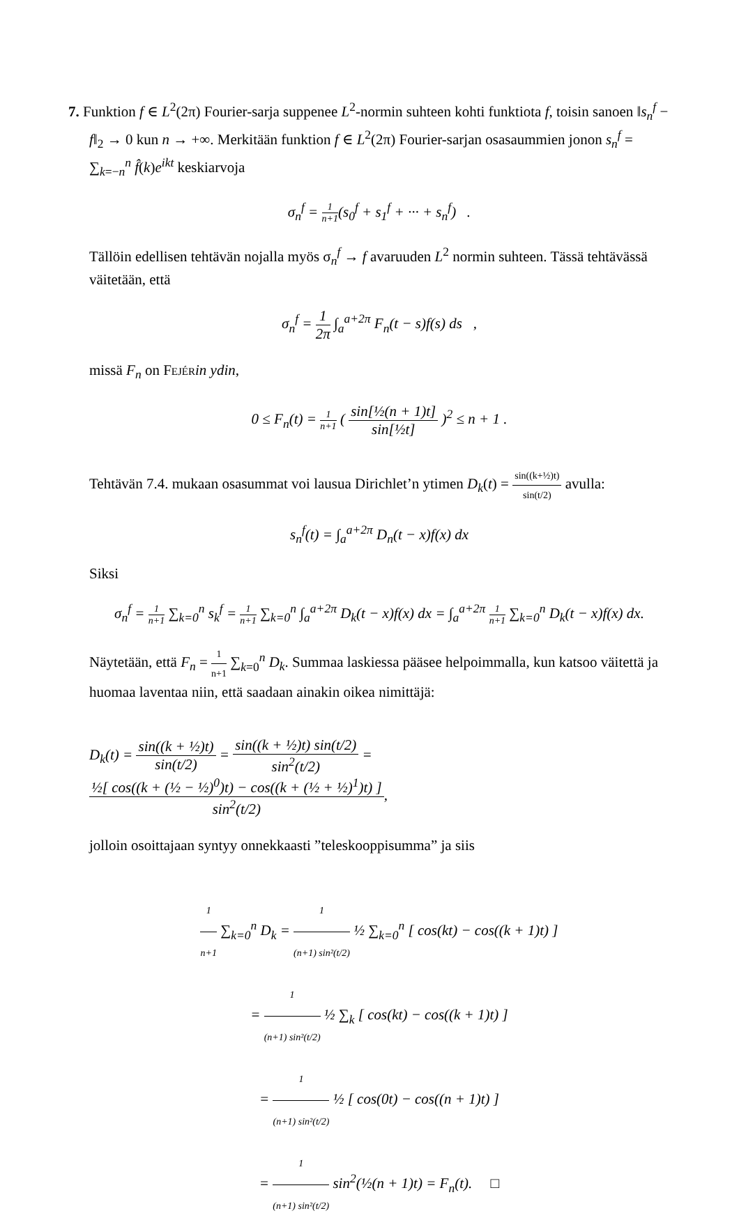7. Funktion f ∈ L<sup>2</sup>(2π) Fourier-sarja suppenee L<sup>2</sup>-normin suhteen kohti funktiota f, toisin sanoen ‖s<sub>n</sub><sup>f</sup> − f‖<sub>2</sub> → 0 kun n → +∞. Merkitään funktion f ∈ L<sup>2</sup>(2π) Fourier-sarjan osasaummien jonon s<sub>n</sub><sup>f</sup> = ∑<sub>k=−n</sub><sup>n</sup> f̂(k)e<sup>ikt</sup> keskiarvoja
σ<sub>n</sub><sup>f</sup> = 1 n+1(s<sub>0</sub><sup>f</sup> + s<sub>1</sub><sup>f</sup> + ··· + s<sub>n</sub><sup>f</sup>) .
Tällöin edellisen tehtävän nojalla myös σ<sub>n</sub><sup>f</sup> → f avaruuden L<sup>2</sup> normin suhteen. Tässä tehtävässä väitetään, että
σ<sub>n</sub><sup>f</sup> = 1 2π ∫<sub>a</sub><sup>a+2π</sup> F<sub>n</sub>(t − s)f(s) ds ,
missä F<sub>n</sub> on Fejér in ydin,
0 ≤ F<sub>n</sub>(t) = 1 n+1 ( sin[½(n + 1)t] sin[½t] )<sup>2</sup> ≤ n + 1 .
Tehtävän 7.4. mukaan osasummat voi lausua Dirichlet’n ytimen D<sub>k</sub>(t) = sin((k+½)t) sin(t/2) avulla:
s<sub>n</sub><sup>f</sup>(t) = ∫<sub>a</sub><sup>a+2π</sup> D<sub>n</sub>(t − x)f(x) dx
Siksi
σ<sub>n</sub><sup>f</sup> = 1 n+1 ∑<sub>k=0</sub><sup>n</sup> s<sub>k</sub><sup>f</sup> = 1 n+1 ∑<sub>k=0</sub><sup>n</sup> ∫<sub>a</sub><sup>a+2π</sup> D<sub>k</sub>(t − x)f(x) dx = ∫<sub>a</sub><sup>a+2π</sup> 1 n+1 ∑<sub>k=0</sub><sup>n</sup> D<sub>k</sub>(t − x)f(x) dx.
Näytetään, että F<sub>n</sub> = 1 n+1 ∑<sub>k=0</sub><sup>n</sup> D<sub>k</sub>. Summaa laskiessa pääsee helpoimmalla, kun katsoo väitettä ja huomaa laventaa niin, että saadaan ainakin oikea nimittäjä:
D<sub>k</sub>(t) = sin((k + ½)t) sin(t/2) = sin((k + ½)t) sin(t/2) sin<sup>2</sup>(t/2) = ½[ cos((k + (½ − ½)<sup>0</sup>)t) − cos((k + (½ + ½)<sup>1</sup>)t) ] sin<sup>2</sup>(t/2),
jolloin osoittajaan syntyy onnekkaasti ”teleskooppisumma” ja siis
1 n+1 ∑<sub>k=0</sub><sup>n</sup> D<sub>k</sub> = 1 (n+1) sin²(t/2) ½ ∑<sub>k=0</sub><sup>n</sup> [ cos(kt) − cos((k + 1)t) ]
= 1 (n+1) sin²(t/2) ½ ∑<sub>k</sub> [ cos(kt) − cos((k + 1)t) ]
= 1 (n+1) sin²(t/2) ½ [ cos(0t) − cos((n + 1)t) ]
= 1 (n+1) sin²(t/2) sin<sup>2</sup>(½(n + 1)t) = F<sub>n</sub>(t). □